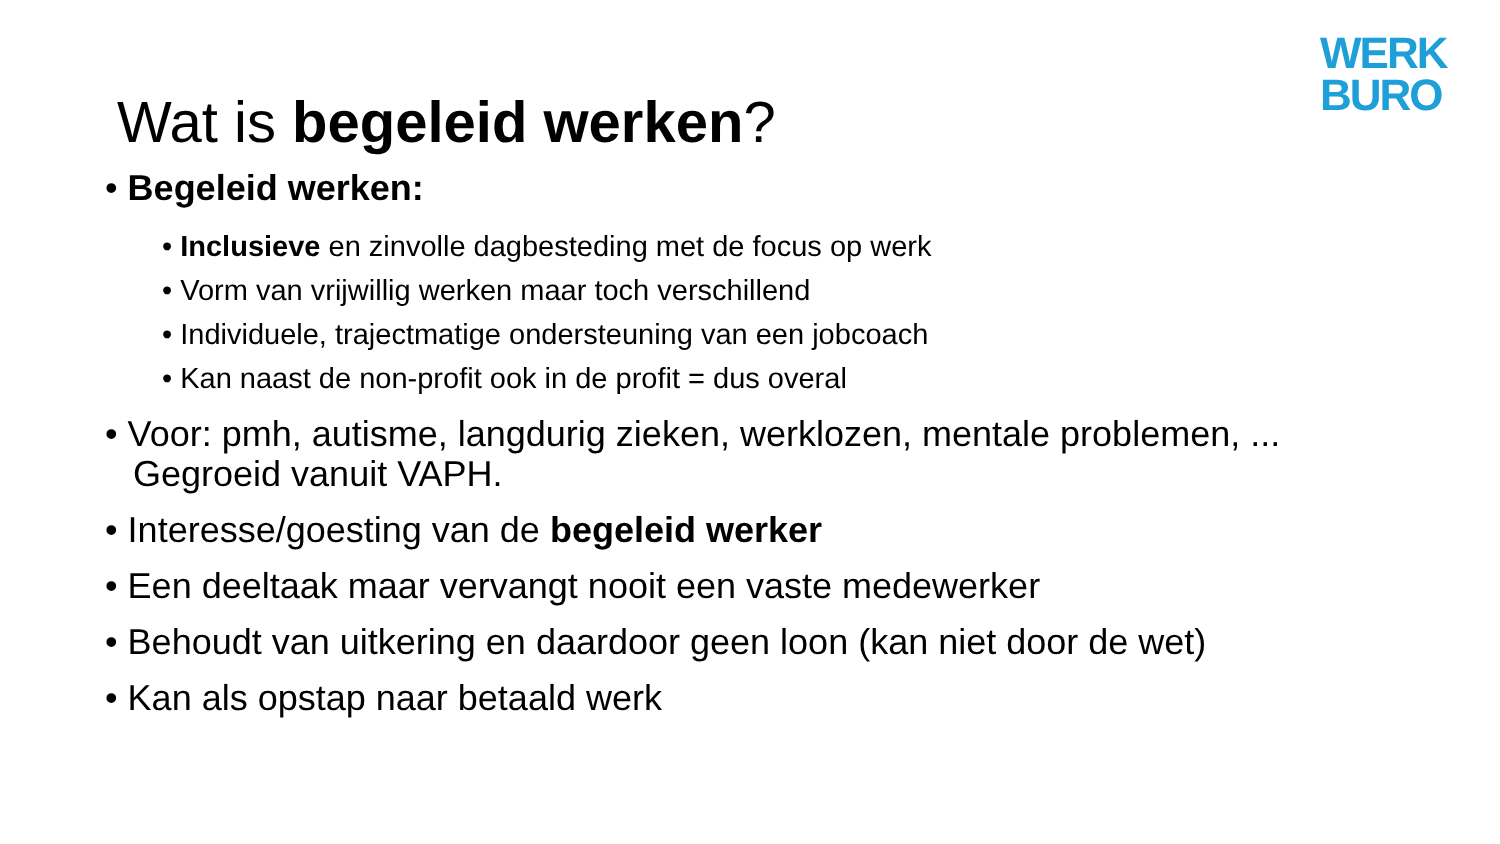WERK
BURO
Wat is begeleid werken?
• Begeleid werken:
• Inclusieve en zinvolle dagbesteding met de focus op werk
• Vorm van vrijwillig werken maar toch verschillend
• Individuele, trajectmatige ondersteuning van een jobcoach
• Kan naast de non-profit ook in de profit = dus overal
• Voor: pmh, autisme, langdurig zieken, werklozen, mentale problemen, ... Gegroeid vanuit VAPH.
• Interesse/goesting van de begeleid werker
• Een deeltaak maar vervangt nooit een vaste medewerker
• Behoudt van uitkering en daardoor geen loon (kan niet door de wet)
• Kan als opstap naar betaald werk